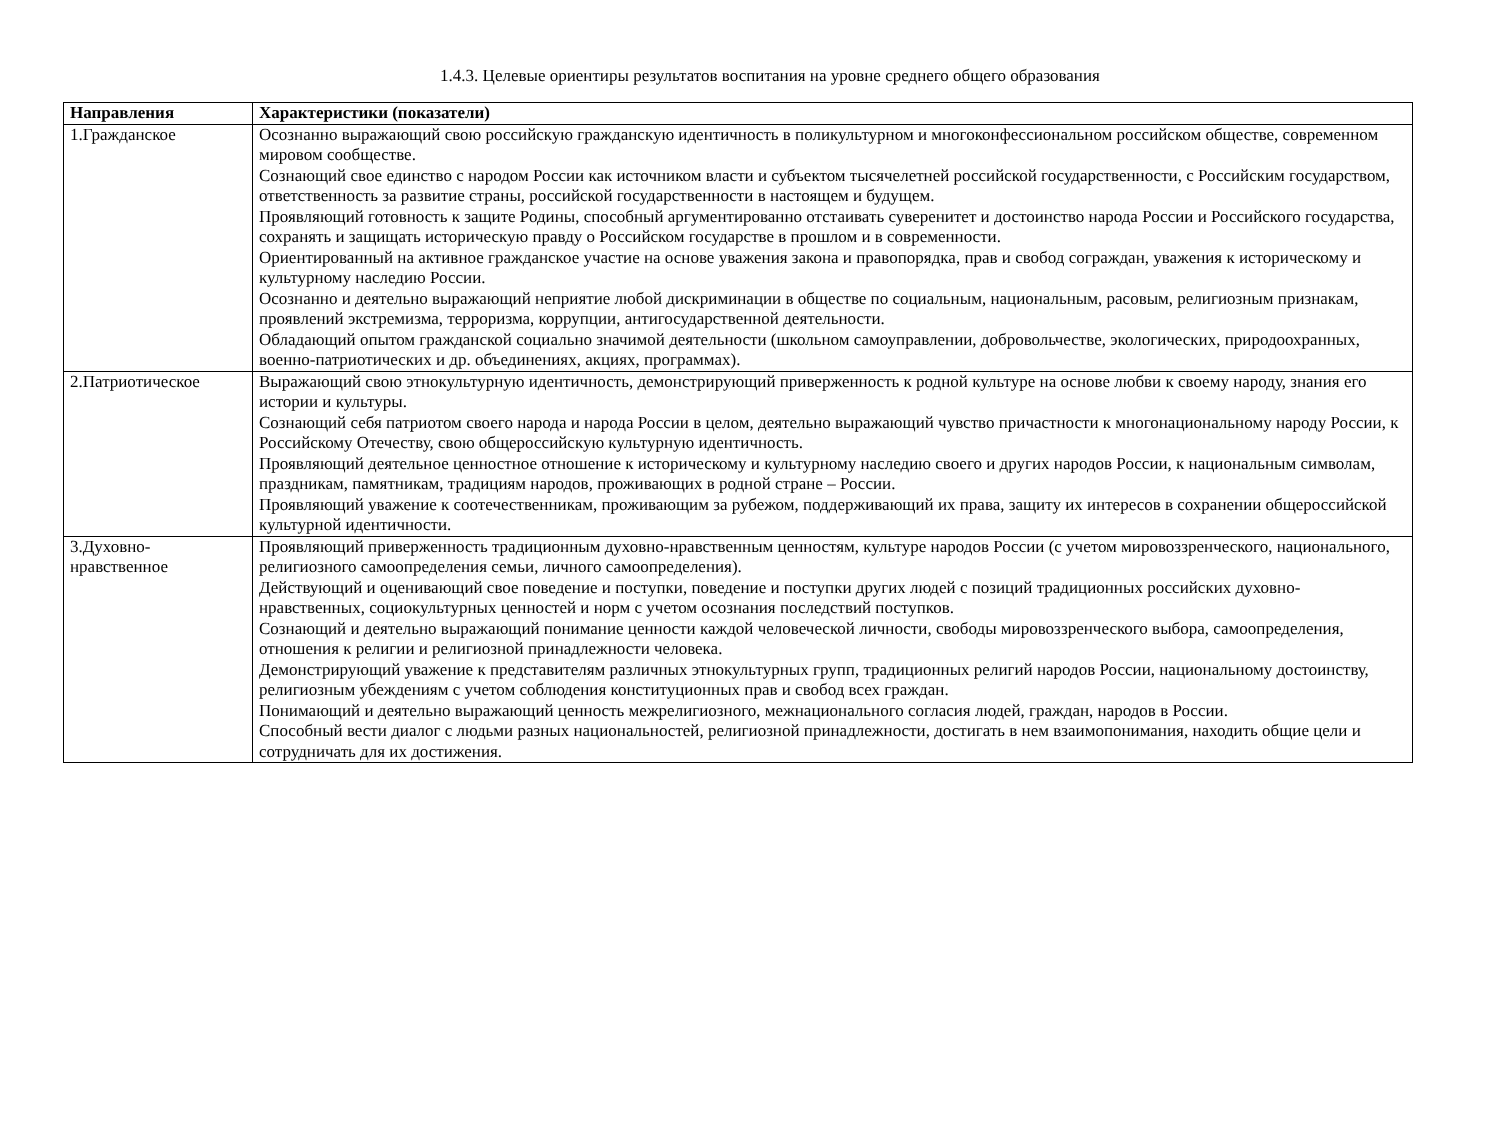1.4.3. Целевые ориентиры результатов воспитания на уровне среднего общего образования
| Направления | Характеристики (показатели) |
| --- | --- |
| 1.Гражданское | Осознанно выражающий свою российскую гражданскую идентичность в поликультурном и многоконфессиональном российском обществе, современном мировом сообществе. Сознающий свое единство с народом России как источником власти и субъектом тысячелетней российской государственности, с Российским государством, ответственность за развитие страны, российской государственности в настоящем и будущем. Проявляющий готовность к защите Родины, способный аргументированно отстаивать суверенитет и достоинство народа России и Российского государства, сохранять и защищать историческую правду о Российском государстве в прошлом и в современности. Ориентированный на активное гражданское участие на основе уважения закона и правопорядка, прав и свобод сограждан, уважения к историческому и культурному наследию России. Осознанно и деятельно выражающий неприятие любой дискриминации в обществе по социальным, национальным, расовым, религиозным признакам, проявлений экстремизма, терроризма, коррупции, антигосударственной деятельности. Обладающий опытом гражданской социально значимой деятельности (школьном самоуправлении, добровольчестве, экологических, природоохранных, военно-патриотических и др. объединениях, акциях, программах). |
| 2.Патриотическое | Выражающий свою этнокультурную идентичность, демонстрирующий приверженность к родной культуре на основе любви к своему народу, знания его истории и культуры. Сознающий себя патриотом своего народа и народа России в целом, деятельно выражающий чувство причастности к многонациональному народу России, к Российскому Отечеству, свою общероссийскую культурную идентичность. Проявляющий деятельное ценностное отношение к историческому и культурному наследию своего и других народов России, к национальным символам, праздникам, памятникам, традициям народов, проживающих в родной стране – России. Проявляющий уважение к соотечественникам, проживающим за рубежом, поддерживающий их права, защиту их интересов в сохранении общероссийской культурной идентичности. |
| 3.Духовно-нравственное | Проявляющий приверженность традиционным духовно-нравственным ценностям, культуре народов России (с учетом мировоззренческого, национального, религиозного самоопределения семьи, личного самоопределения). Действующий и оценивающий свое поведение и поступки, поведение и поступки других людей с позиций традиционных российских духовно-нравственных, социокультурных ценностей и норм с учетом осознания последствий поступков. Сознающий и деятельно выражающий понимание ценности каждой человеческой личности, свободы мировоззренческого выбора, самоопределения, отношения к религии и религиозной принадлежности человека. Демонстрирующий уважение к представителям различных этнокультурных групп, традиционных религий народов России, национальному достоинству, религиозным убеждениям с учетом соблюдения конституционных прав и свобод всех граждан. Понимающий и деятельно выражающий ценность межрелигиозного, межнационального согласия людей, граждан, народов в России. Способный вести диалог с людьми разных национальностей, религиозной принадлежности, достигать в нем взаимопонимания, находить общие цели и сотрудничать для их достижения. |